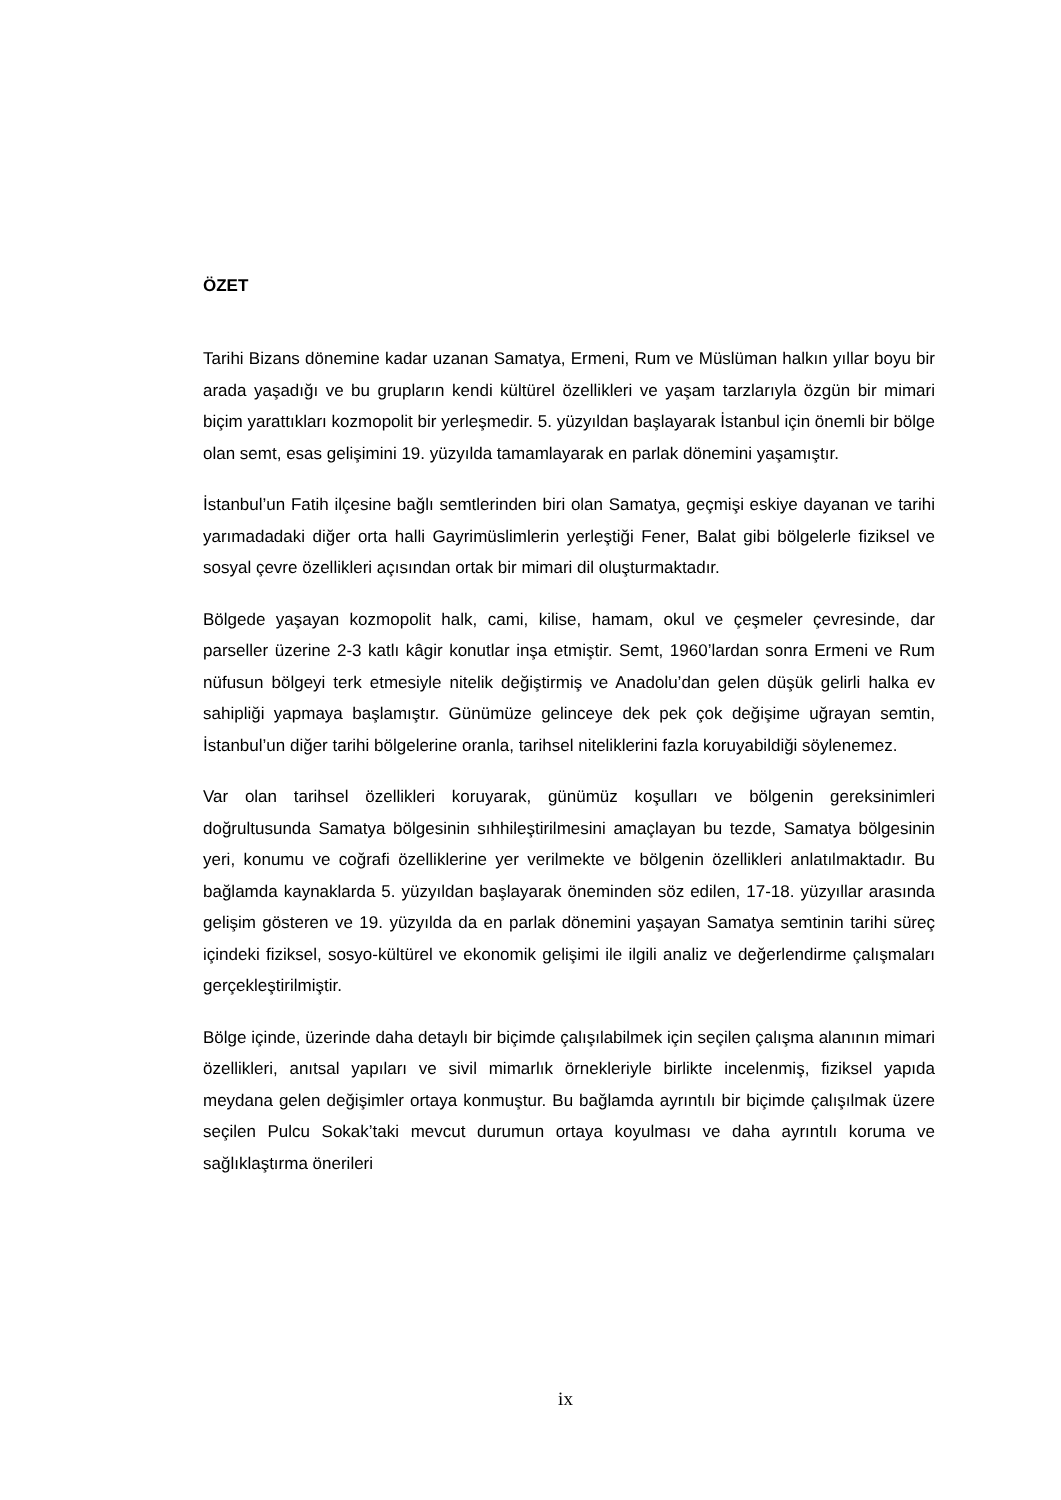ÖZET
Tarihi Bizans dönemine kadar uzanan Samatya, Ermeni, Rum ve Müslüman halkın yıllar boyu bir arada yaşadığı ve bu grupların kendi kültürel özellikleri ve yaşam tarzlarıyla özgün bir mimari biçim yarattıkları kozmopolit bir yerleşmedir. 5. yüzyıldan başlayarak İstanbul için önemli bir bölge olan semt, esas gelişimini 19. yüzyılda tamamlayarak en parlak dönemini yaşamıştır.
İstanbul’un Fatih ilçesine bağlı semtlerinden biri olan Samatya, geçmişi eskiye dayanan ve tarihi yarımadadaki diğer orta halli Gayrimüslimlerin yerleştiği Fener, Balat gibi bölgelerle fiziksel ve sosyal çevre özellikleri açısından ortak bir mimari dil oluşturmaktadır.
Bölgede yaşayan kozmopolit halk, cami, kilise, hamam, okul ve çeşmeler çevresinde, dar parseller üzerine 2-3 katlı kâgir konutlar inşa etmiştir. Semt, 1960’lardan sonra Ermeni ve Rum nüfusun bölgeyi terk etmesiyle nitelik değiştirmiş ve Anadolu’dan gelen düşük gelirli halka ev sahipliği yapmaya başlamıştır. Günümüze gelinceye dek pek çok değişime uğrayan semtin, İstanbul’un diğer tarihi bölgelerine oranla, tarihsel niteliklerini fazla koruyabildiği söylenemez.
Var olan tarihsel özellikleri koruyarak, günümüz koşulları ve bölgenin gereksinimleri doğrultusunda Samatya bölgesinin sıhhileştirilmesini amaçlayan bu tezde, Samatya bölgesinin yeri, konumu ve coğrafi özelliklerine yer verilmekte ve bölgenin özellikleri anlatılmaktadır. Bu bağlamda kaynaklarda 5. yüzyıldan başlayarak öneminden söz edilen, 17-18. yüzyıllar arasında gelişim gösteren ve 19. yüzyılda da en parlak dönemini yaşayan Samatya semtinin tarihi süreç içindeki fiziksel, sosyo-kültürel ve ekonomik gelişimi ile ilgili analiz ve değerlendirme çalışmaları gerçekleştirilmiştir.
Bölge içinde, üzerinde daha detaylı bir biçimde çalışılabilmek için seçilen çalışma alanının mimari özellikleri, anıtsal yapıları ve sivil mimarlık örnekleriyle birlikte incelenmiş, fiziksel yapıda meydana gelen değişimler ortaya konmuştur. Bu bağlamda ayrıntılı bir biçimde çalışılmak üzere seçilen Pulcu Sokak’taki mevcut durumun ortaya koyulması ve daha ayrıntılı koruma ve sağlıklaştırma önerileri
ix